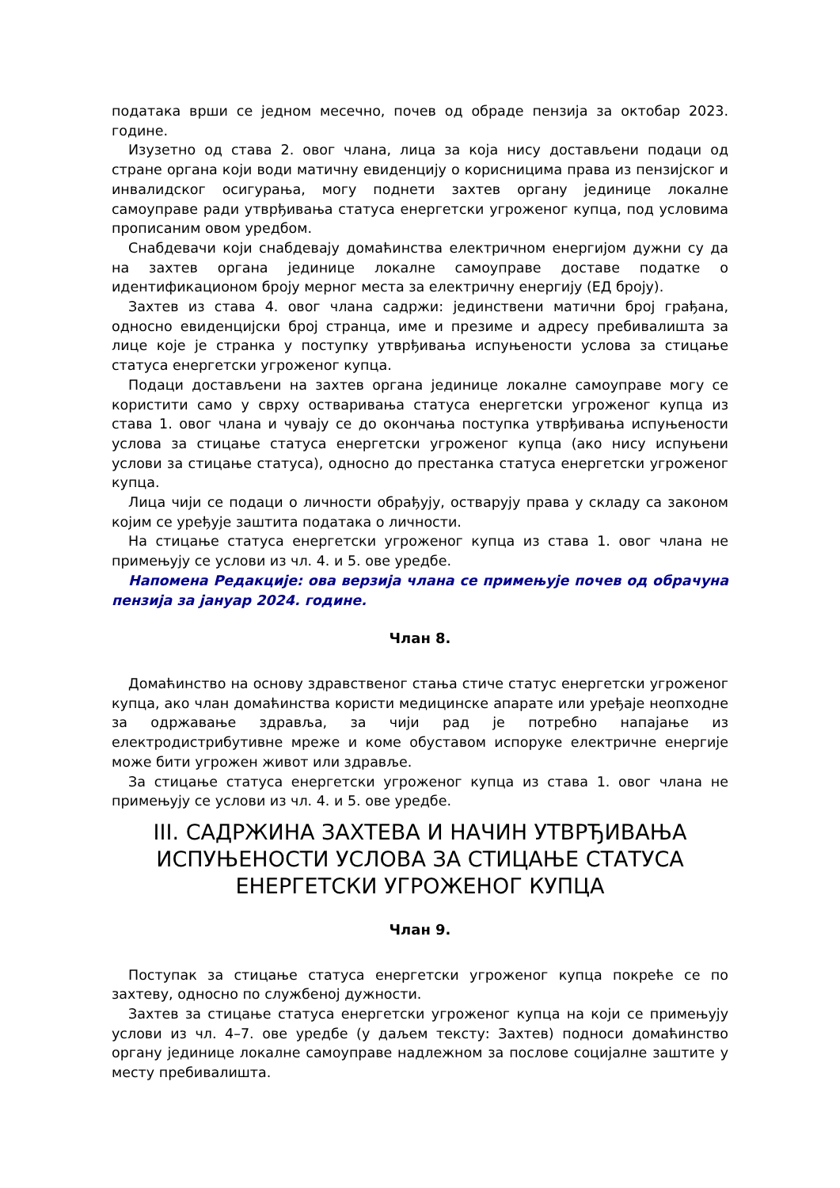података врши се једном месечно, почев од обраде пензија за октобар 2023. године.
Изузетно од става 2. овог члана, лица за која нису достављени подаци од стране органа који води матичну евиденцију о корисницима права из пензијског и инвалидског осигурања, могу поднети захтев органу јединице локалне самоуправе ради утврђивања статуса енергетски угроженог купца, под условима прописаним овом уредбом.
Снабдевачи који снабдевају домаћинства електричном енергијом дужни су да на захтев органа јединице локалне самоуправе доставе податке о идентификационом броју мерног места за електричну енергију (ЕД броју).
Захтев из става 4. овог члана садржи: јединствени матични број грађана, односно евиденцијски број странца, име и презиме и адресу пребивалишта за лице које је странка у поступку утврђивања испуњености услова за стицање статуса енергетски угроженог купца.
Подаци достављени на захтев органа јединице локалне самоуправе могу се користити само у сврху остваривања статуса енергетски угроженог купца из става 1. овог члана и чувају се до окончања поступка утврђивања испуњености услова за стицање статуса енергетски угроженог купца (ако нису испуњени услови за стицање статуса), односно до престанка статуса енергетски угроженог купца.
Лица чији се подаци о личности обрађују, остварују права у складу са законом којим се уређује заштита података о личности.
На стицање статуса енергетски угроженог купца из става 1. овог члана не примењују се услови из чл. 4. и 5. ове уредбе.
Напомена Редакције: ова верзија члана се примењује почев од обрачуна пензија за јануар 2024. године.
Члан 8.
Домаћинство на основу здравственог стања стиче статус енергетски угроженог купца, ако члан домаћинства користи медицинске апарате или уређаје неопходне за одржавање здравља, за чији рад је потребно напајање из електродистрибутивне мреже и коме обуставом испоруке електричне енергије може бити угрожен живот или здравље.
За стицање статуса енергетски угроженог купца из става 1. овог члана не примењују се услови из чл. 4. и 5. ове уредбе.
III. САДРЖИНА ЗАХТЕВА И НАЧИН УТВРЂИВАЊА ИСПУЊЕНОСТИ УСЛОВА ЗА СТИЦАЊЕ СТАТУСА ЕНЕРГЕТСКИ УГРОЖЕНОГ КУПЦА
Члан 9.
Поступак за стицање статуса енергетски угроженог купца покреће се по захтеву, односно по службеној дужности.
Захтев за стицање статуса енергетски угроженог купца на који се примењују услови из чл. 4–7. ове уредбе (у даљем тексту: Захтев) подноси домаћинство органу јединице локалне самоуправе надлежном за послове социјалне заштите у месту пребивалишта.